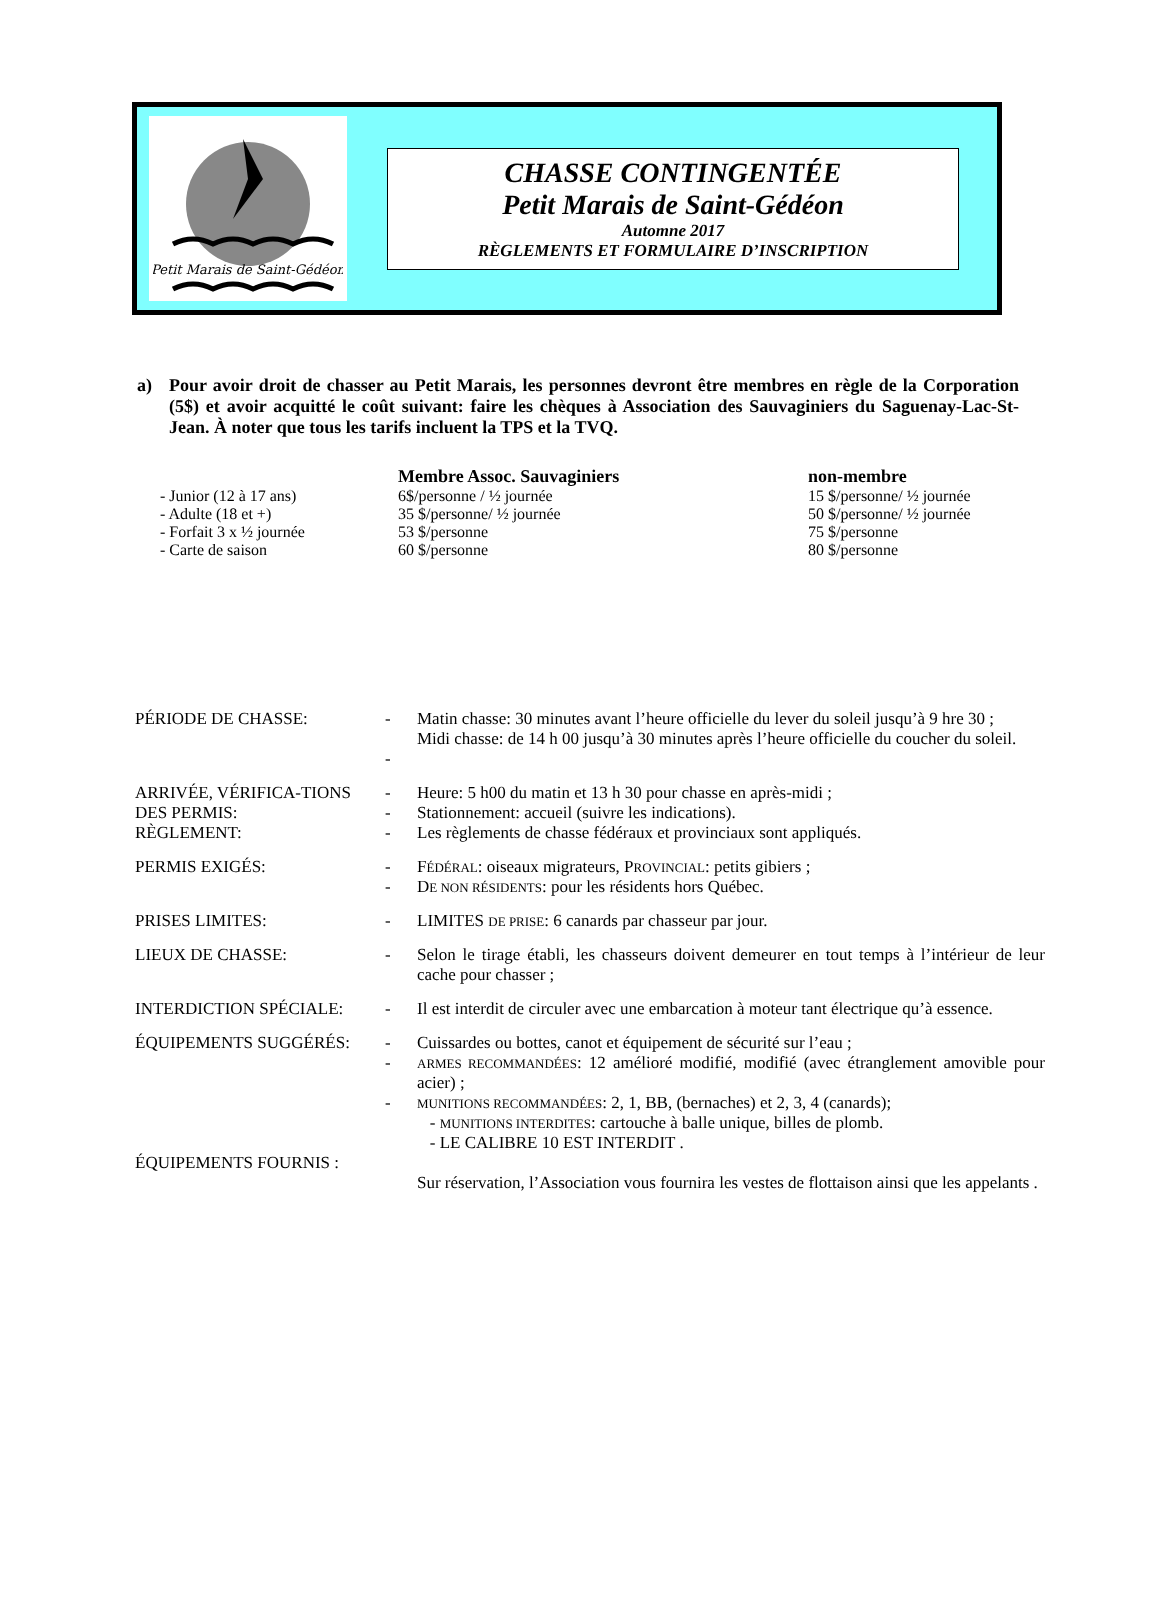Petit Marais de Saint-Gédéon
CHASSE CONTINGENTÉE
Petit Marais de Saint-Gédéon
Automne 2017
RÈGLEMENTS ET FORMULAIRE D’INSCRIPTION
a) Pour avoir droit de chasser au Petit Marais, les personnes devront être membres en règle de la Corporation (5$) et avoir acquitté le coût suivant: faire les chèques à Association des Sauvaginiers du Saguenay-Lac-St-Jean. À noter que tous les tarifs incluent la TPS et la TVQ.
| | Membre Assoc. Sauvaginiers | non-membre |
| --- | --- | --- |
| - Junior (12 à 17 ans) | 6$/personne / ½ journée | 15 $/personne/ ½ journée |
| - Adulte (18 et +) | 35 $/personne/ ½ journée | 50 $/personne/ ½ journée |
| - Forfait 3 x ½ journée | 53 $/personne | 75 $/personne |
| - Carte de saison | 60 $/personne | 80 $/personne |
| PÉRIODE DE CHASSE: | - - | Matin chasse: 30 minutes avant l’heure officielle du lever du soleil jusqu’à 9 hre 30 ; Midi chasse: de 14 h 00 jusqu’à 30 minutes après l’heure officielle du coucher du soleil. |
| ARRIVÉE, VÉRIFICA-TIONS DES PERMIS: RÈGLEMENT: | - - - | Heure: 5 h00 du matin et 13 h 30 pour chasse en après-midi ; Stationnement: accueil (suivre les indications). Les règlements de chasse fédéraux et provinciaux sont appliqués. |
| PERMIS EXIGÉS: | - - | F ÉDÉRAL : oiseaux migrateurs, P ROVINCIAL : petits gibiers ; D E NON RÉSIDENTS : pour les résidents hors Québec. |
| PRISES LIMITES: | - | LIMITES DE PRISE : 6 canards par chasseur par jour. |
| LIEUX DE CHASSE: | - | Selon le tirage établi, les chasseurs doivent demeurer en tout temps à l’intérieur de leur cache pour chasser ; |
| INTERDICTION SPÉCIALE: | - | Il est interdit de circuler avec une embarcation à moteur tant électrique qu’à essence. |
| ÉQUIPEMENTS SUGGÉRÉS: ÉQUIPEMENTS FOURNIS : | - - - | Cuissardes ou bottes, canot et équipement de sécurité sur l’eau ; ARMES RECOMMANDÉES : 12 amélioré modifié, modifié (avec étranglement amovible pour acier) ; MUNITIONS RECOMMANDÉES : 2, 1, BB, (bernaches) et 2, 3, 4 (canards); - MUNITIONS INTERDITES : cartouche à balle unique, billes de plomb. - LE CALIBRE 10 EST INTERDIT . Sur réservation, l’Association vous fournira les vestes de flottaison ainsi que les appelants . |